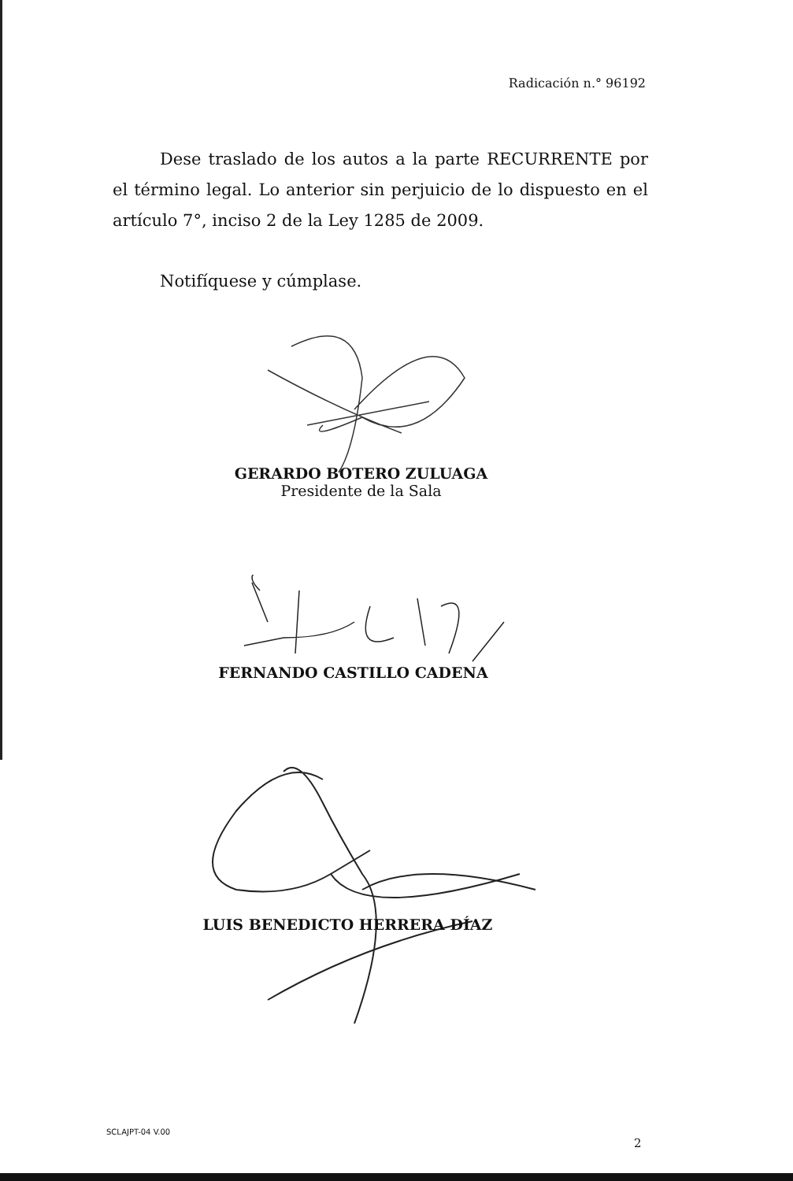Radicación n.° 96192
Dese traslado de los autos a la parte RECURRENTE por el término legal. Lo anterior sin perjuicio de lo dispuesto en el artículo 7°, inciso 2 de la Ley 1285 de 2009.
Notifíquese y cúmplase.
GERARDO BOTERO ZULUAGA
Presidente de la Sala
FERNANDO CASTILLO CADENA
LUIS BENEDICTO HERRERA DÍAZ
SCLAJPT-04 V.00
2